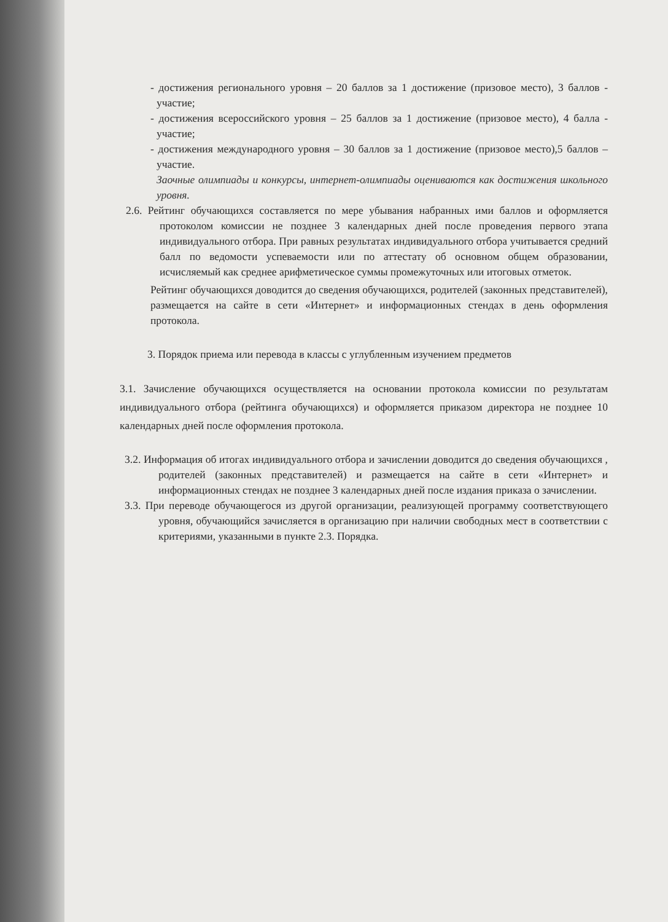- достижения регионального уровня – 20 баллов за 1 достижение (призовое место), 3 баллов - участие;
- достижения всероссийского уровня – 25 баллов за 1 достижение (призовое место), 4 балла - участие;
- достижения международного уровня – 30 баллов за 1 достижение (призовое место),5 баллов – участие.
Заочные олимпиады и конкурсы, интернет-олимпиады оцениваются как достижения школьного уровня.
2.6. Рейтинг обучающихся составляется по мере убывания набранных ими баллов и оформляется протоколом комиссии не позднее 3 календарных дней после проведения первого этапа индивидуального отбора. При равных результатах индивидуального отбора учитывается средний балл по ведомости успеваемости или по аттестату об основном общем образовании, исчисляемый как среднее арифметическое суммы промежуточных или итоговых отметок.
Рейтинг обучающихся доводится до сведения обучающихся, родителей (законных представителей), размещается на сайте в сети «Интернет» и информационных стендах в день оформления протокола.
3. Порядок приема или перевода в классы с углубленным изучением предметов
3.1. Зачисление обучающихся осуществляется на основании протокола комиссии по результатам индивидуального отбора (рейтинга обучающихся) и оформляется приказом директора не позднее 10 календарных дней после оформления протокола.
3.2. Информация об итогах индивидуального отбора и зачислении доводится до сведения обучающихся , родителей (законных представителей) и размещается на сайте в сети «Интернет» и информационных стендах не позднее 3 календарных дней после издания приказа о зачислении.
3.3. При переводе обучающегося из другой организации, реализующей программу соответствующего уровня, обучающийся зачисляется в организацию при наличии свободных мест в соответствии с критериями, указанными в пункте 2.3. Порядка.